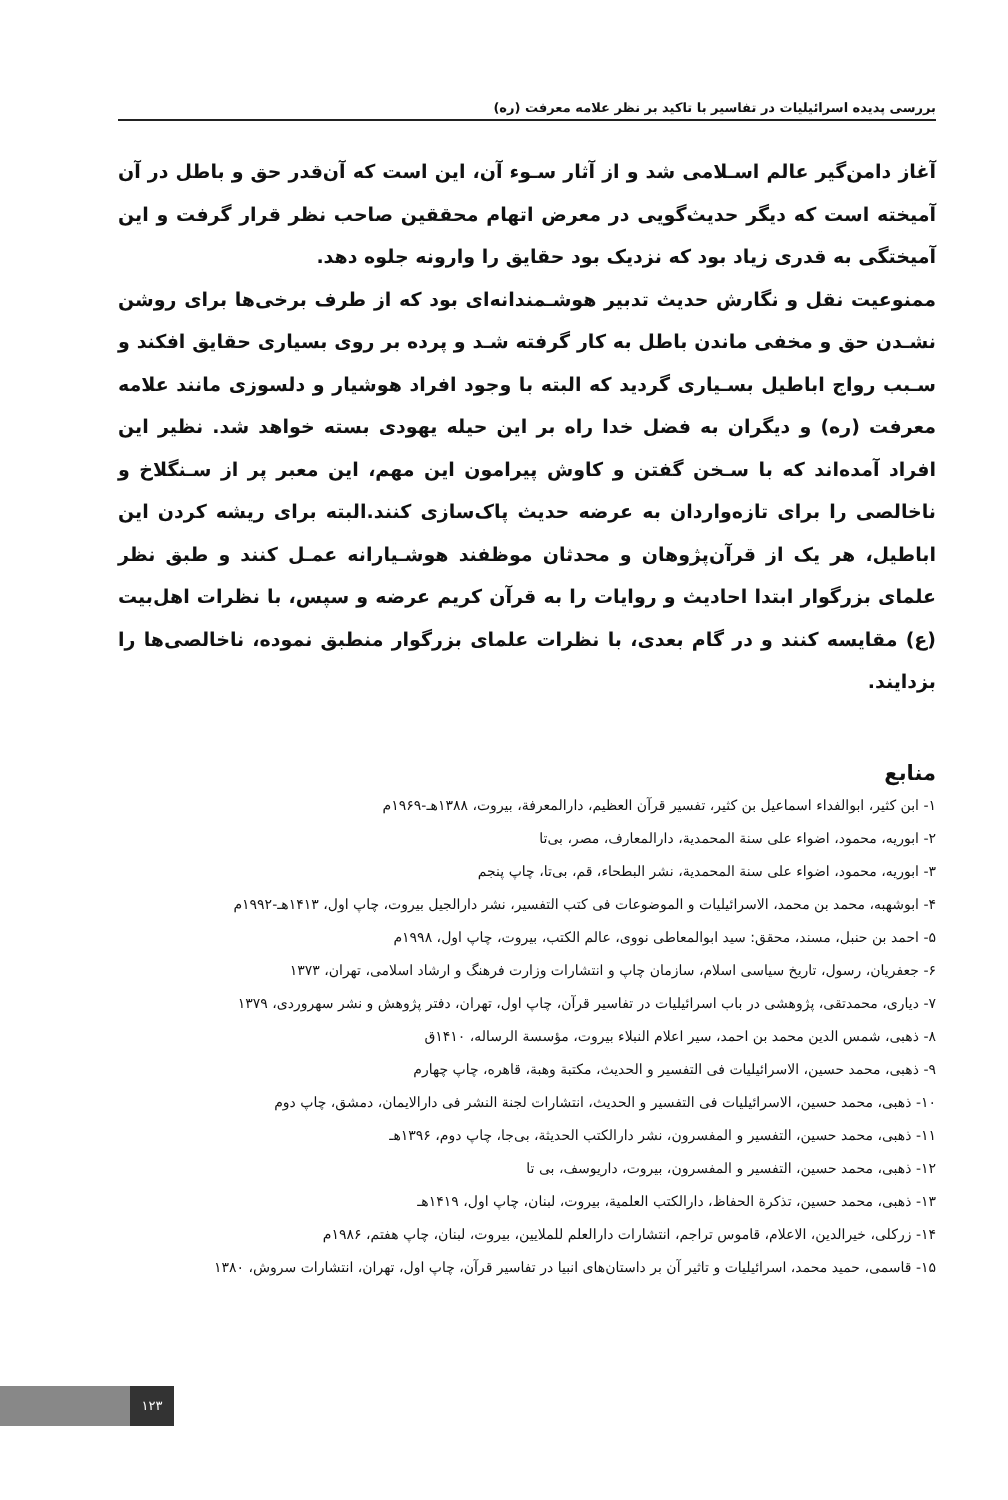بررسی پدیده اسرائیلیات در تفاسیر با تاکید بر نظر علامه معرفت (ره)
آغاز دامن‌گیر عالم اسـلامی شد و از آثار سـوء آن، این است که آن‌قدر حق و باطل در آن آمیخته است که دیگر حدیث‌گویی در معرض اتهام محققین صاحب نظر قرار گرفت و این آمیختگی به قدری زیاد بود که نزدیک بود حقایق را وارونه جلوه دهد.
ممنوعیت نقل و نگارش حدیث تدبیر هوشـمندانه‌ای بود که از طرف برخی‌ها برای روشن نشـدن حق و مخفی ماندن باطل به کار گرفته شـد و پرده بر روی بسیاری حقایق افکند و سـبب رواج اباطیل بسـیاری گردید که البته با وجود افراد هوشیار و دلسوزی مانند علامه معرفت (ره) و دیگران به فضل خدا راه بر این حیله یهودی بسته خواهد شد. نظیر این افراد آمده‌اند که با سـخن گفتن و کاوش پیرامون این مهم، این معبر پر از سـنگلاخ و ناخالصی را برای تازه‌واردان به عرضه حدیث پاک‌سازی کنند.البته برای ریشه کردن این اباطیل، هر یک از قرآن‌پژوهان و محدثان موظفند هوشـیارانه عمـل کنند و طبق نظر علمای بزرگوار ابتدا احادیث و روایات را به قرآن کریم عرضه و سپس، با نظرات اهل‌بیت (ع) مقایسه کنند و در گام بعدی، با نظرات علمای بزرگوار منطبق نموده، ناخالصی‌ها را بزدایند.
منابع
۱- ابن کثیر، ابوالفداء اسماعیل بن کثیر، تفسیر قرآن العظیم، دارالمعرفة، بیروت، ۱۳۸۸هـ-۱۹۶۹م
۲- ابوریه، محمود، اضواء علی سنة المحمدیة، دارالمعارف، مصر، بی‌تا
۳- ابوریه، محمود، اضواء علی سنة المحمدیة، نشر البطحاء، قم، بی‌تا، چاپ پنجم
۴- ابوشهبه، محمد بن محمد، الاسرائیلیات و الموضوعات فی کتب التفسیر، نشر دارالجیل بیروت، چاپ اول، ۱۴۱۳هـ-۱۹۹۲م
۵- احمد بن حنبل، مسند، محقق: سید ابوالمعاطی نووی، عالم الکتب، بیروت، چاپ اول، ۱۹۹۸م
۶- جعفریان، رسول، تاریخ سیاسی اسلام، سازمان چاپ و انتشارات وزارت فرهنگ و ارشاد اسلامی، تهران، ۱۳۷۳
۷- دیاری، محمدتقی، پژوهشی در باب اسرائیلیات در تفاسیر قرآن، چاپ اول، تهران، دفتر پژوهش و نشر سهروردی، ۱۳۷۹
۸- ذهبی، شمس الدین محمد بن احمد، سیر اعلام النبلاء بیروت، مؤسسة الرساله، ۱۴۱۰ق
۹- ذهبی، محمد حسین، الاسرائیلیات فی التفسیر و الحدیث، مکتبة وهبة، قاهره، چاپ چهارم
۱۰- ذهبی، محمد حسین، الاسرائیلیات فی التفسیر و الحدیث، انتشارات لجنة النشر فی دارالایمان، دمشق، چاپ دوم
۱۱- ذهبی، محمد حسین، التفسیر و المفسرون، نشر دارالکتب الحدیثة، بی‌جا، چاپ دوم، ۱۳۹۶هـ
۱۲- ذهبی، محمد حسین، التفسیر و المفسرون، بیروت، داریوسف، بی تا
۱۳- ذهبی، محمد حسین، تذکرة الحفاظ، دارالکتب العلمیة، بیروت، لبنان، چاپ اول، ۱۴۱۹هـ
۱۴- زرکلی، خیرالدین، الاعلام، قاموس تراجم، انتشارات دارالعلم للملایین، بیروت، لبنان، چاپ هفتم، ۱۹۸۶م
۱۵- قاسمی، حمید محمد، اسرائیلیات و تاثیر آن بر داستان‌های انبیا در تفاسیر قرآن، چاپ اول، تهران، انتشارات سروش، ۱۳۸۰
۱۲۳